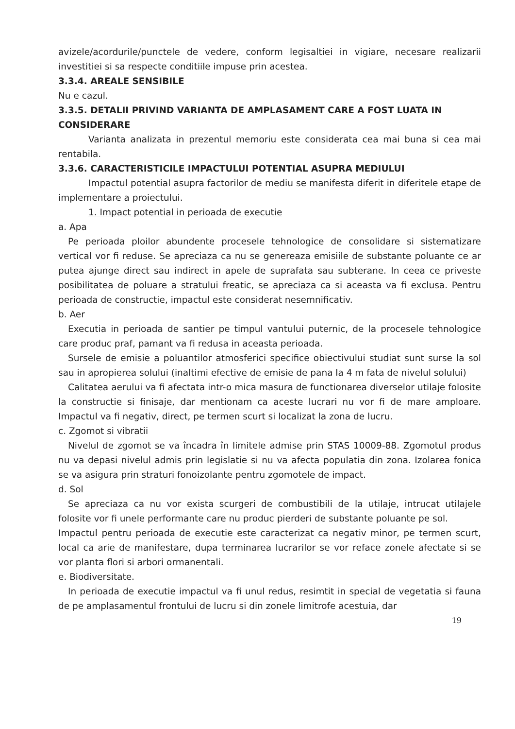avizele/acordurile/punctele de vedere, conform legisaltiei in vigiare, necesare realizarii investitiei si sa respecte conditiile impuse prin acestea.
3.3.4. AREALE SENSIBILE
Nu e cazul.
3.3.5. DETALII PRIVIND VARIANTA DE AMPLASAMENT CARE A FOST LUATA IN CONSIDERARE
Varianta analizata in prezentul memoriu este considerata cea mai buna si cea mai rentabila.
3.3.6. CARACTERISTICILE IMPACTULUI POTENTIAL ASUPRA MEDIULUI
Impactul potential asupra factorilor de mediu se manifesta diferit in diferitele etape de implementare a proiectului.
1. Impact potential in perioada de executie
a. Apa
Pe perioada ploilor abundente procesele tehnologice de consolidare si sistematizare vertical vor fi reduse. Se apreciaza ca nu se genereaza emisiile de substante poluante ce ar putea ajunge direct sau indirect in apele de suprafata sau subterane. In ceea ce priveste posibilitatea de poluare a stratului freatic, se apreciaza ca si aceasta va fi exclusa. Pentru perioada de constructie, impactul este considerat nesemnificativ.
b. Aer
Executia in perioada de santier pe timpul vantului puternic, de la procesele tehnologice care produc praf, pamant va fi redusa in aceasta perioada.
Sursele de emisie a poluantilor atmosferici specifice obiectivului studiat sunt surse la sol sau in apropierea solului (inaltimi efective de emisie de pana la 4 m fata de nivelul solului)
Calitatea aerului va fi afectata intr-o mica masura de functionarea diverselor utilaje folosite la constructie si finisaje, dar mentionam ca aceste lucrari nu vor fi de mare amploare. Impactul va fi negativ, direct, pe termen scurt si localizat la zona de lucru.
c. Zgomot si vibratii
Nivelul de zgomot se va încadra în limitele admise prin STAS 10009-88. Zgomotul produs nu va depasi nivelul admis prin legislatie si nu va afecta populatia din zona. Izolarea fonica se va asigura prin straturi fonoizolante pentru zgomotele de impact.
d. Sol
Se apreciaza ca nu vor exista scurgeri de combustibili de la utilaje, intrucat utilajele folosite vor fi unele performante care nu produc pierderi de substante poluante pe sol.
Impactul pentru perioada de executie este caracterizat ca negativ minor, pe termen scurt, local ca arie de manifestare, dupa terminarea lucrarilor se vor reface zonele afectate si se vor planta flori si arbori ormanentali.
e. Biodiversitate.
In perioada de executie impactul va fi unul redus, resimtit in special de vegetatia si fauna de pe amplasamentul frontului de lucru si din zonele limitrofe acestuia, dar
19